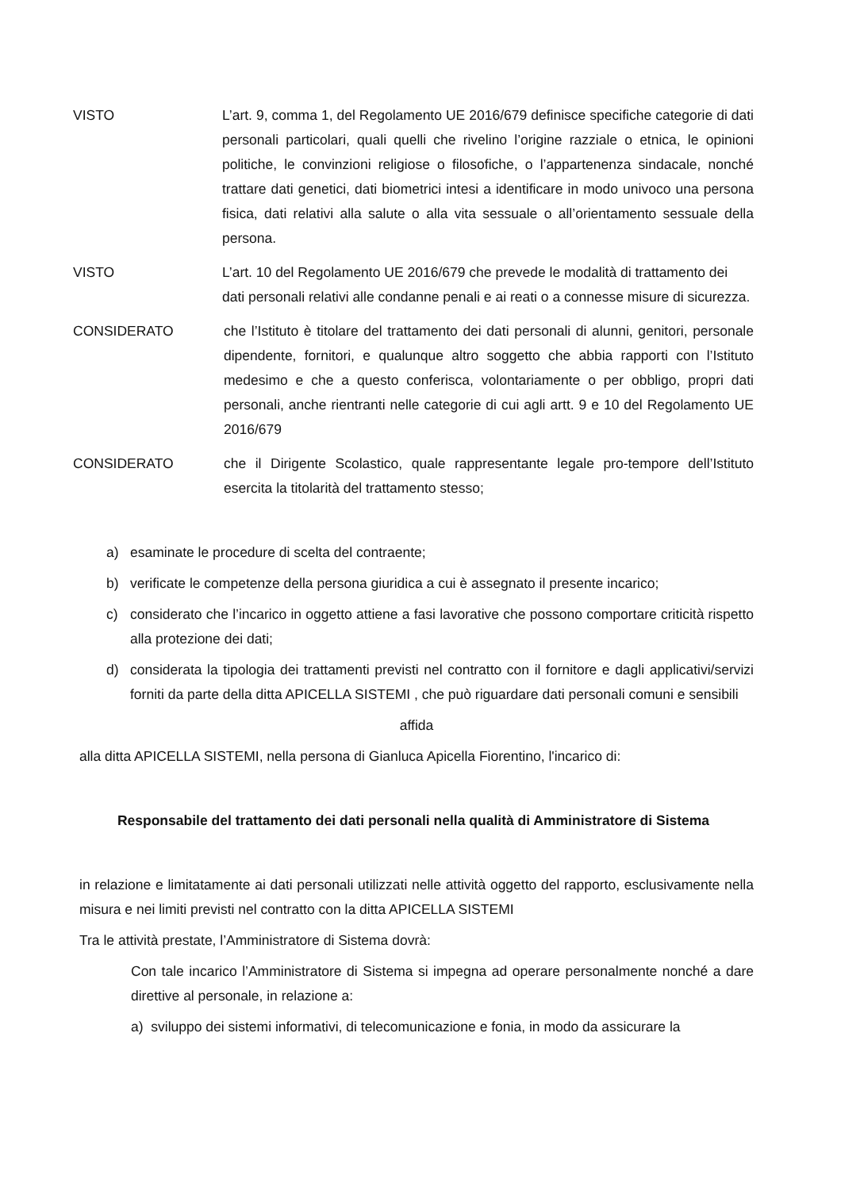VISTO L’art. 9, comma 1, del Regolamento UE 2016/679 definisce specifiche categorie di dati personali particolari, quali quelli che rivelino l’origine razziale o etnica, le opinioni politiche, le convinzioni religiose o filosofiche, o l’appartenenza sindacale, nonché trattare dati genetici, dati biometrici intesi a identificare in modo univoco una persona fisica, dati relativi alla salute o alla vita sessuale o all’orientamento sessuale della persona.
VISTO L’art. 10 del Regolamento UE 2016/679 che prevede le modalità di trattamento dei dati personali relativi alle condanne penali e ai reati o a connesse misure di sicurezza.
CONSIDERATO che l’Istituto è titolare del trattamento dei dati personali di alunni, genitori, personale dipendente, fornitori, e qualunque altro soggetto che abbia rapporti con l’Istituto medesimo e che a questo conferisca, volontariamente o per obbligo, propri dati personali, anche rientranti nelle categorie di cui agli artt. 9 e 10 del Regolamento UE 2016/679
CONSIDERATO che il Dirigente Scolastico, quale rappresentante legale pro-tempore dell’Istituto esercita la titolarità del trattamento stesso;
a) esaminate le procedure di scelta del contraente;
b) verificate le competenze della persona giuridica a cui è assegnato il presente incarico;
c) considerato che l’incarico in oggetto attiene a fasi lavorative che possono comportare criticità rispetto alla protezione dei dati;
d) considerata la tipologia dei trattamenti previsti nel contratto con il fornitore e dagli applicativi/servizi forniti da parte della ditta APICELLA SISTEMI , che può riguardare dati personali comuni e sensibili
affida
alla ditta APICELLA SISTEMI, nella persona di Gianluca Apicella Fiorentino, l'incarico di:
Responsabile del trattamento dei dati personali nella qualità di Amministratore di Sistema
in relazione e limitatamente ai dati personali utilizzati nelle attività oggetto del rapporto, esclusivamente nella misura e nei limiti previsti nel contratto con la ditta APICELLA SISTEMI
Tra le attività prestate, l’Amministratore di Sistema dovrà:
Con tale incarico l’Amministratore di Sistema si impegna ad operare personalmente nonché a dare direttive al personale, in relazione a:
a) sviluppo dei sistemi informativi, di telecomunicazione e fonia, in modo da assicurare la